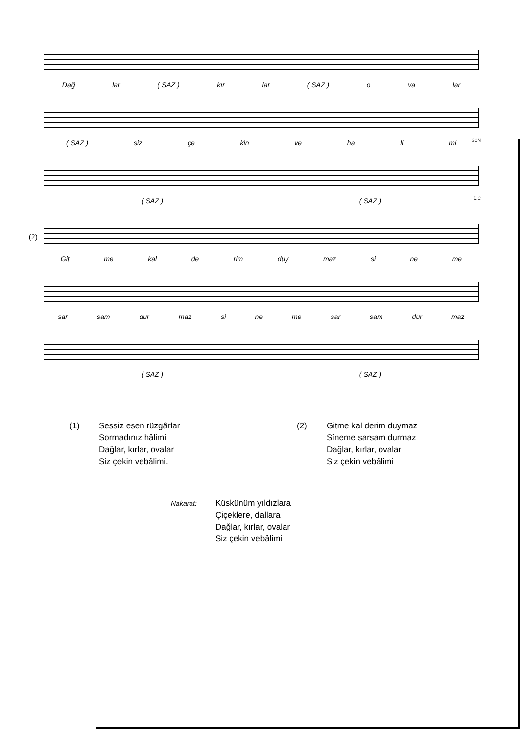Dağ lar ( SAZ ) kır lar ( SAZ ) o va lar
SON
( SAZ ) siz çe kin ve ha li mi
D.C
( SAZ ) ( SAZ )
(2)
Git me kal de rim duy maz si ne me
sar sam dur maz si ne me sar sam dur maz
( SAZ ) ( SAZ )
(1) Sessiz esen rüzgârlar
Sormadınız hâlimi
Dağlar, kırlar, ovalar
Siz çekin vebâlimi.
(2) Gitme kal derim duymaz
Sîneme sarsam durmaz
Dağlar, kırlar, ovalar
Siz çekin vebâlimi
Nakarat:
Küskünüm yıldızlara
Çiçeklere, dallara
Dağlar, kırlar, ovalar
Siz çekin vebâlimi